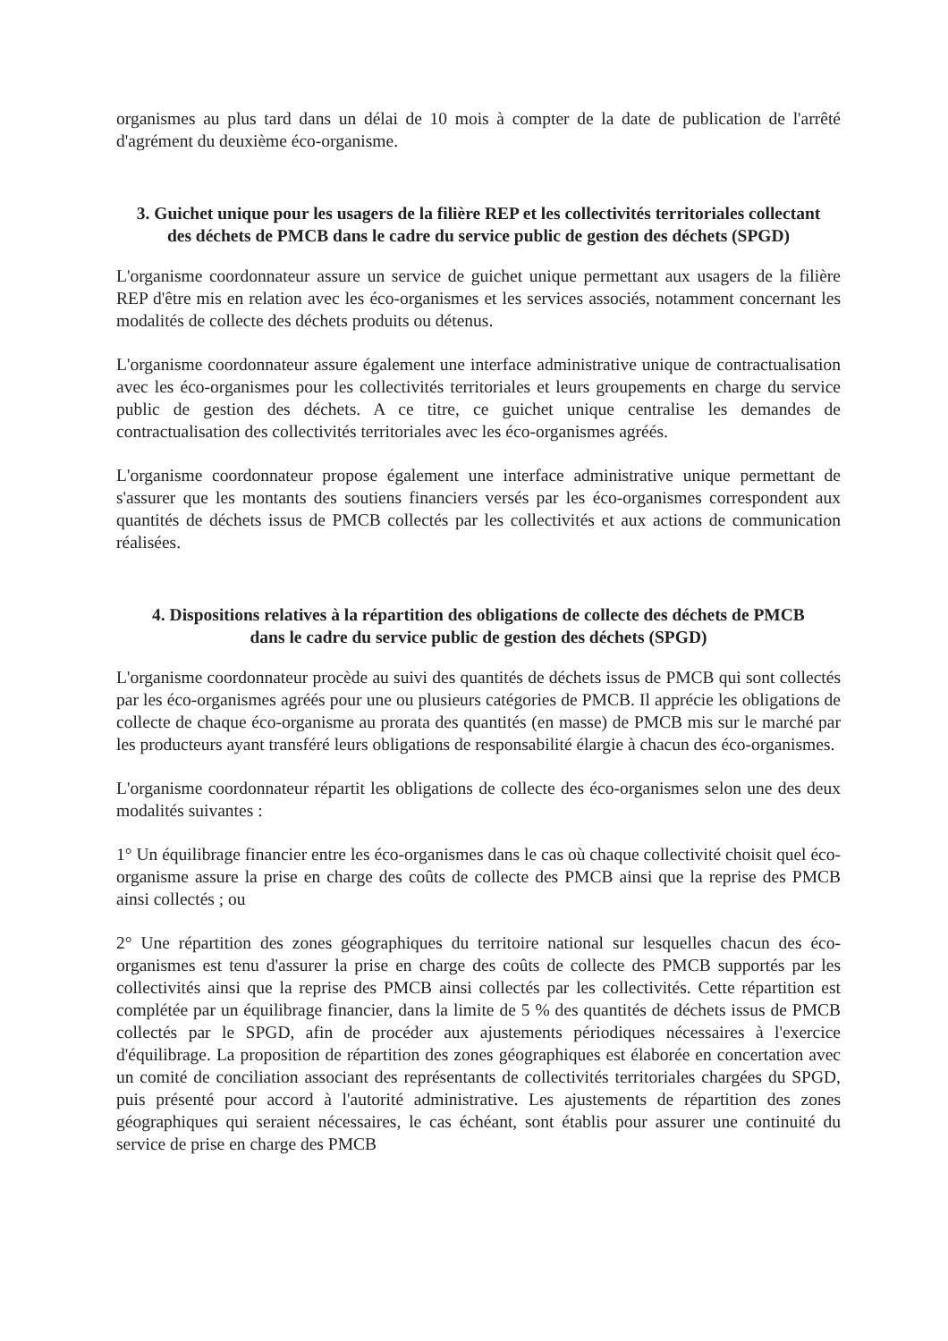organismes au plus tard dans un délai de 10 mois à compter de la date de publication de l'arrêté d'agrément du deuxième éco-organisme.
3. Guichet unique pour les usagers de la filière REP et les collectivités territoriales collectant des déchets de PMCB dans le cadre du service public de gestion des déchets (SPGD)
L'organisme coordonnateur assure un service de guichet unique permettant aux usagers de la filière REP d'être mis en relation avec les éco-organismes et les services associés, notamment concernant les modalités de collecte des déchets produits ou détenus.
L'organisme coordonnateur assure également une interface administrative unique de contractualisation avec les éco-organismes pour les collectivités territoriales et leurs groupements en charge du service public de gestion des déchets. A ce titre, ce guichet unique centralise les demandes de contractualisation des collectivités territoriales avec les éco-organismes agréés.
L'organisme coordonnateur propose également une interface administrative unique permettant de s'assurer que les montants des soutiens financiers versés par les éco-organismes correspondent aux quantités de déchets issus de PMCB collectés par les collectivités et aux actions de communication réalisées.
4. Dispositions relatives à la répartition des obligations de collecte des déchets de PMCB dans le cadre du service public de gestion des déchets (SPGD)
L'organisme coordonnateur procède au suivi des quantités de déchets issus de PMCB qui sont collectés par les éco-organismes agréés pour une ou plusieurs catégories de PMCB. Il apprécie les obligations de collecte de chaque éco-organisme au prorata des quantités (en masse) de PMCB mis sur le marché par les producteurs ayant transféré leurs obligations de responsabilité élargie à chacun des éco-organismes.
L'organisme coordonnateur répartit les obligations de collecte des éco-organismes selon une des deux modalités suivantes :
1° Un équilibrage financier entre les éco-organismes dans le cas où chaque collectivité choisit quel éco-organisme assure la prise en charge des coûts de collecte des PMCB ainsi que la reprise des PMCB ainsi collectés ; ou
2° Une répartition des zones géographiques du territoire national sur lesquelles chacun des éco-organismes est tenu d'assurer la prise en charge des coûts de collecte des PMCB supportés par les collectivités ainsi que la reprise des PMCB ainsi collectés par les collectivités. Cette répartition est complétée par un équilibrage financier, dans la limite de 5 % des quantités de déchets issus de PMCB collectés par le SPGD, afin de procéder aux ajustements périodiques nécessaires à l'exercice d'équilibrage. La proposition de répartition des zones géographiques est élaborée en concertation avec un comité de conciliation associant des représentants de collectivités territoriales chargées du SPGD, puis présenté pour accord à l'autorité administrative. Les ajustements de répartition des zones géographiques qui seraient nécessaires, le cas échéant, sont établis pour assurer une continuité du service de prise en charge des PMCB